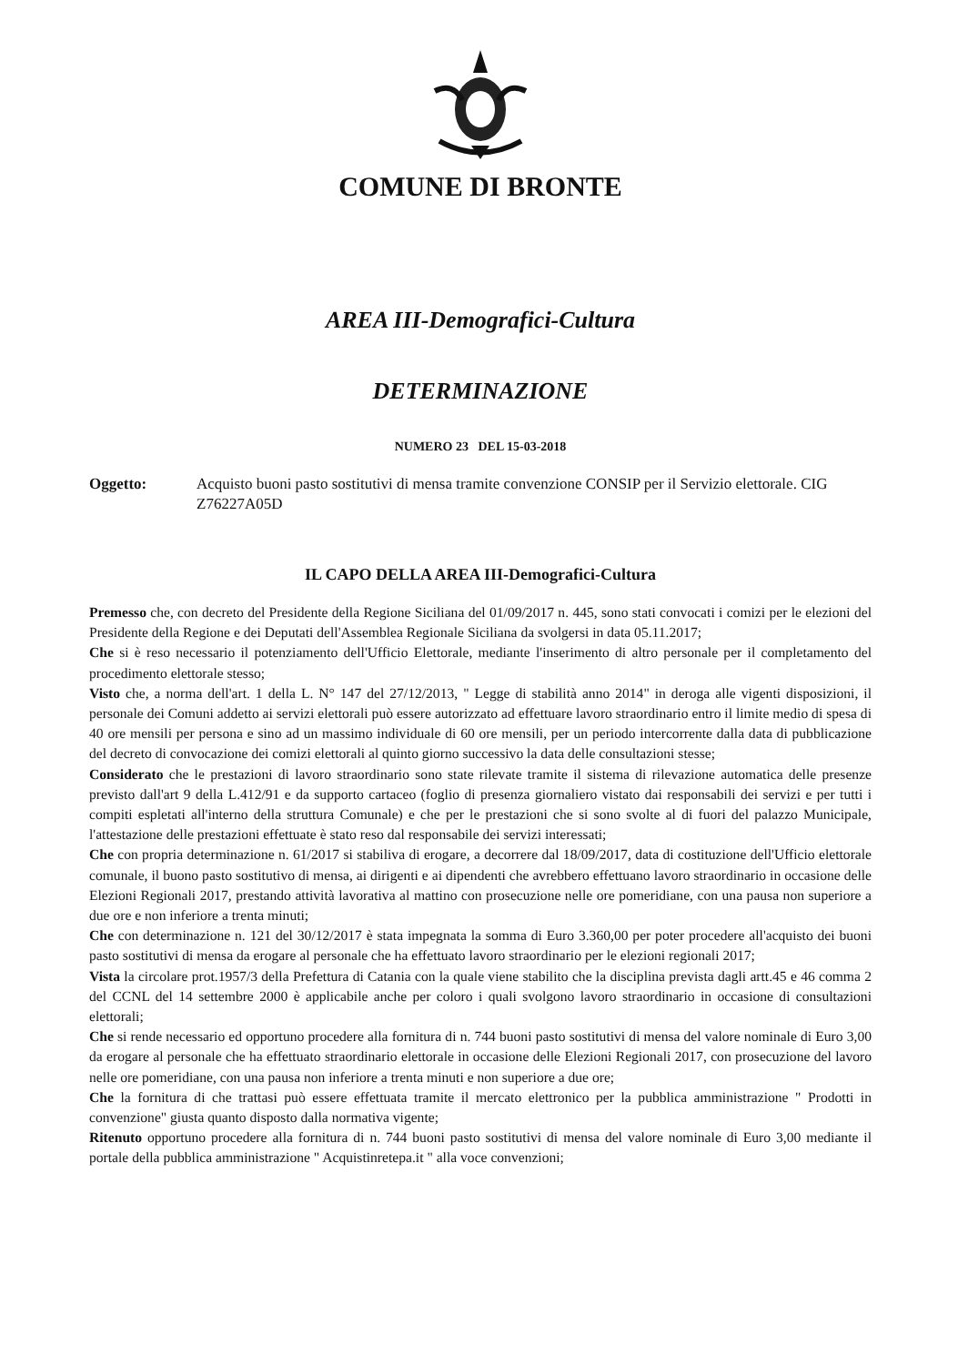COMUNE DI BRONTE
AREA III-Demografici-Cultura
DETERMINAZIONE
NUMERO 23 DEL 15-03-2018
Oggetto: Acquisto buoni pasto sostitutivi di mensa tramite convenzione CONSIP per il Servizio elettorale. CIG Z76227A05D
IL CAPO DELLA AREA III-Demografici-Cultura
Premesso che, con decreto del Presidente della Regione Siciliana del 01/09/2017 n. 445, sono stati convocati i comizi per le elezioni del Presidente della Regione e dei Deputati dell'Assemblea Regionale Siciliana da svolgersi in data 05.11.2017;
Che si è reso necessario il potenziamento dell'Ufficio Elettorale, mediante l'inserimento di altro personale per il completamento del procedimento elettorale stesso;
Visto che, a norma dell'art. 1 della L. N° 147 del 27/12/2013, " Legge di stabilità anno 2014" in deroga alle vigenti disposizioni, il personale dei Comuni addetto ai servizi elettorali può essere autorizzato ad effettuare lavoro straordinario entro il limite medio di spesa di 40 ore mensili per persona e sino ad un massimo individuale di 60 ore mensili, per un periodo intercorrente dalla data di pubblicazione del decreto di convocazione dei comizi elettorali al quinto giorno successivo la data delle consultazioni stesse;
Considerato che le prestazioni di lavoro straordinario sono state rilevate tramite il sistema di rilevazione automatica delle presenze previsto dall'art 9 della L.412/91 e da supporto cartaceo (foglio di presenza giornaliero vistato dai responsabili dei servizi e per tutti i compiti espletati all'interno della struttura Comunale) e che per le prestazioni che si sono svolte al di fuori del palazzo Municipale, l'attestazione delle prestazioni effettuate è stato reso dal responsabile dei servizi interessati;
Che con propria determinazione n. 61/2017 si stabiliva di erogare, a decorrere dal 18/09/2017, data di costituzione dell'Ufficio elettorale comunale, il buono pasto sostitutivo di mensa, ai dirigenti e ai dipendenti che avrebbero effettuano lavoro straordinario in occasione delle Elezioni Regionali 2017, prestando attività lavorativa al mattino con prosecuzione nelle ore pomeridiane, con una pausa non superiore a due ore e non inferiore a trenta minuti;
Che con determinazione n. 121 del 30/12/2017 è stata impegnata la somma di Euro 3.360,00 per poter procedere all'acquisto dei buoni pasto sostitutivi di mensa da erogare al personale che ha effettuato lavoro straordinario per le elezioni regionali 2017;
Vista la circolare prot.1957/3 della Prefettura di Catania con la quale viene stabilito che la disciplina prevista dagli artt.45 e 46 comma 2 del CCNL del 14 settembre 2000 è applicabile anche per coloro i quali svolgono lavoro straordinario in occasione di consultazioni elettorali;
Che si rende necessario ed opportuno procedere alla fornitura di n. 744 buoni pasto sostitutivi di mensa del valore nominale di Euro 3,00 da erogare al personale che ha effettuato straordinario elettorale in occasione delle Elezioni Regionali 2017, con prosecuzione del lavoro nelle ore pomeridiane, con una pausa non inferiore a trenta minuti e non superiore a due ore;
Che la fornitura di che trattasi può essere effettuata tramite il mercato elettronico per la pubblica amministrazione " Prodotti in convenzione" giusta quanto disposto dalla normativa vigente;
Ritenuto opportuno procedere alla fornitura di n. 744 buoni pasto sostitutivi di mensa del valore nominale di Euro 3,00 mediante il portale della pubblica amministrazione " Acquistinretepa.it " alla voce convenzioni;